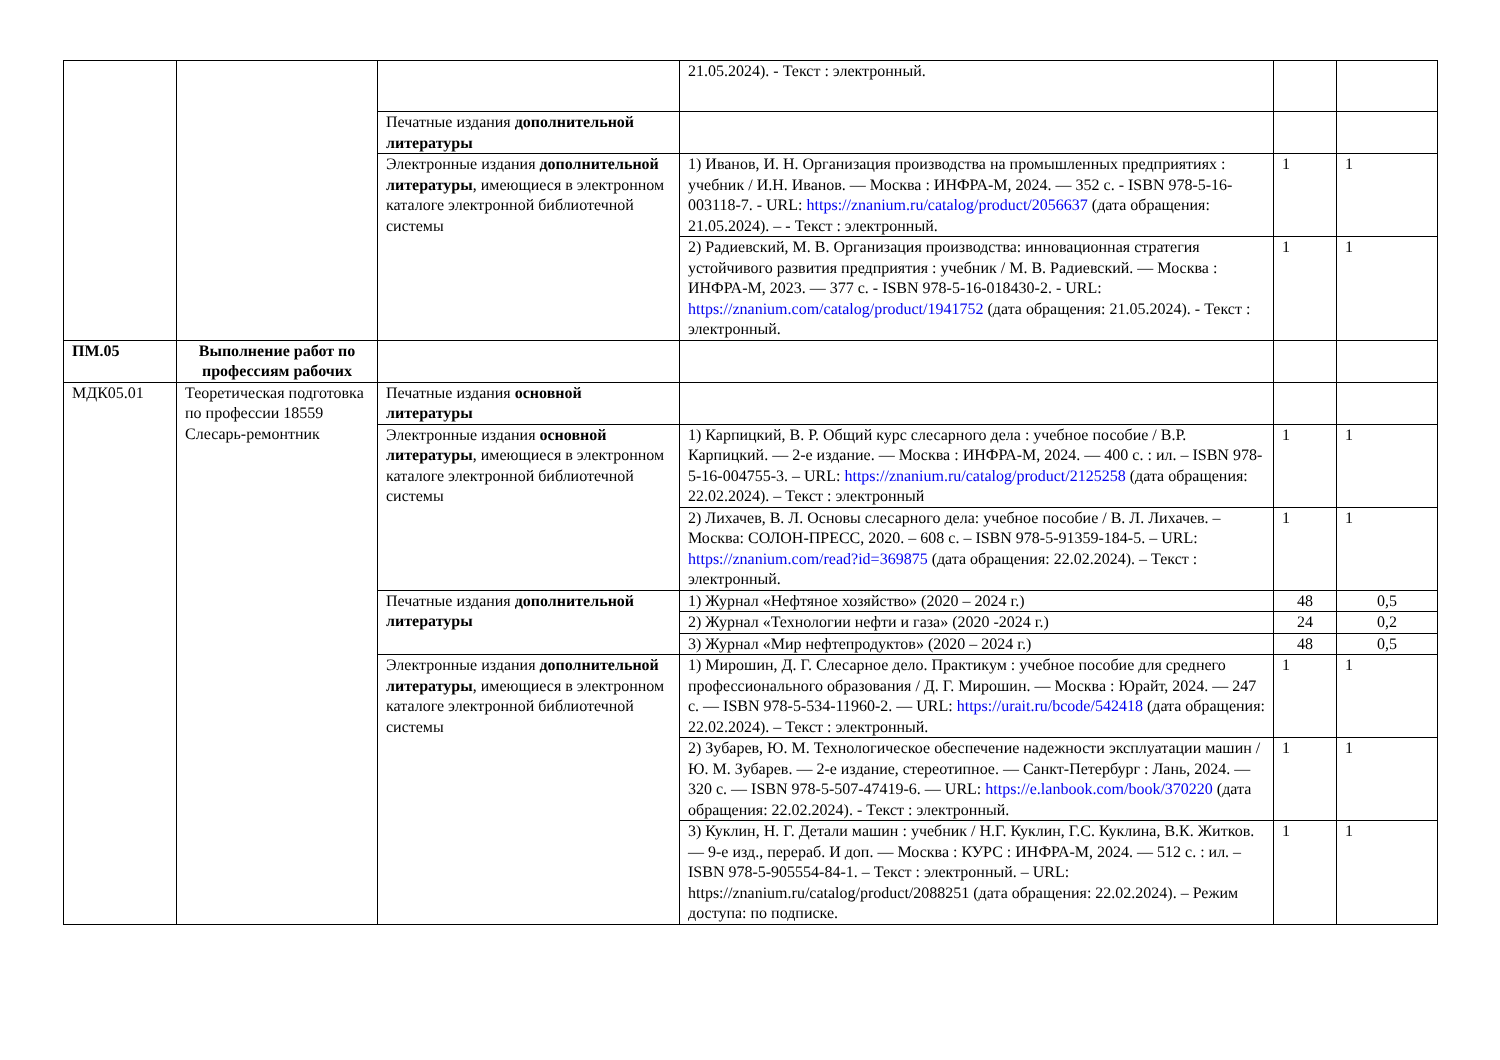| | | | 21.05.2024). - Текст : электронный. | | |
| | | Печатные издания дополнительной литературы | | | |
| | | Электронные издания дополнительной литературы , имеющиеся в электронном каталоге электронной библиотечной системы | 1) Иванов, И. Н. Организация производства на промышленных предприятиях : учебник / И.Н. Иванов. — Москва : ИНФРА-М, 2024. — 352 с. - ISBN 978-5-16-003118-7. - URL: https://znanium.ru/catalog/product/2056637 (дата обращения: 21.05.2024). – - Текст : электронный. | 1 | 1 |
| | | | 2) Радиевский, М. В. Организация производства: инновационная стратегия устойчивого развития предприятия : учебник / М. В. Радиевский. — Москва : ИНФРА-М, 2023. — 377 с. - ISBN 978-5-16-018430-2. - URL: https://znanium.com/catalog/product/1941752 (дата обращения: 21.05.2024). - Текст : электронный. | 1 | 1 |
| ПМ.05 | Выполнение работ по профессиям рабочих | | | | |
| МДК05.01 | Теоретическая подготовка по профессии 18559 Слесарь-ремонтник | Печатные издания основной литературы | | | |
| | | Электронные издания основной литературы , имеющиеся в электронном каталоге электронной библиотечной системы | 1) Карпицкий, В. Р. Общий курс слесарного дела : учебное пособие / В.Р. Карпицкий. — 2-е издание. — Москва : ИНФРА-М, 2024. — 400 с. : ил. – ISBN 978-5-16-004755-3. – URL: https://znanium.ru/catalog/product/2125258 (дата обращения: 22.02.2024). – Текст : электронный | 1 | 1 |
| | | | 2) Лихачев, В. Л. Основы слесарного дела: учебное пособие / В. Л. Лихачев. – Москва: СОЛОН-ПРЕСС, 2020. – 608 с. – ISBN 978-5-91359-184-5. – URL: https://znanium.com/read?id=369875 (дата обращения: 22.02.2024). – Текст : электронный. | 1 | 1 |
| | | Печатные издания дополнительной литературы | 1) Журнал «Нефтяное хозяйство» (2020 – 2024 г.) | 48 | 0,5 |
| | | | 2) Журнал «Технологии нефти и газа» (2020 -2024 г.) | 24 | 0,2 |
| | | | 3) Журнал «Мир нефтепродуктов» (2020 – 2024 г.) | 48 | 0,5 |
| | | Электронные издания дополнительной литературы , имеющиеся в электронном каталоге электронной библиотечной системы | 1) Мирошин, Д. Г. Слесарное дело. Практикум : учебное пособие для среднего профессионального образования / Д. Г. Мирошин. — Москва : Юрайт, 2024. — 247 с. — ISBN 978-5-534-11960-2. — URL: https://urait.ru/bcode/542418 (дата обращения: 22.02.2024). – Текст : электронный. | 1 | 1 |
| | | | 2) Зубарев, Ю. М. Технологическое обеспечение надежности эксплуатации машин / Ю. М. Зубарев. — 2-е издание, стереотипное. — Санкт-Петербург : Лань, 2024. — 320 с. — ISBN 978-5-507-47419-6. — URL: https://e.lanbook.com/book/370220 (дата обращения: 22.02.2024). - Текст : электронный. | 1 | 1 |
| | | | 3) Куклин, Н. Г. Детали машин : учебник / Н.Г. Куклин, Г.С. Куклина, В.К. Житков. — 9-е изд., перераб. И доп. — Москва : КУРС : ИНФРА-М, 2024. — 512 с. : ил. – ISBN 978-5-905554-84-1. – Текст : электронный. – URL: https://znanium.ru/catalog/product/2088251 (дата обращения: 22.02.2024). – Режим доступа: по подписке. | 1 | 1 |